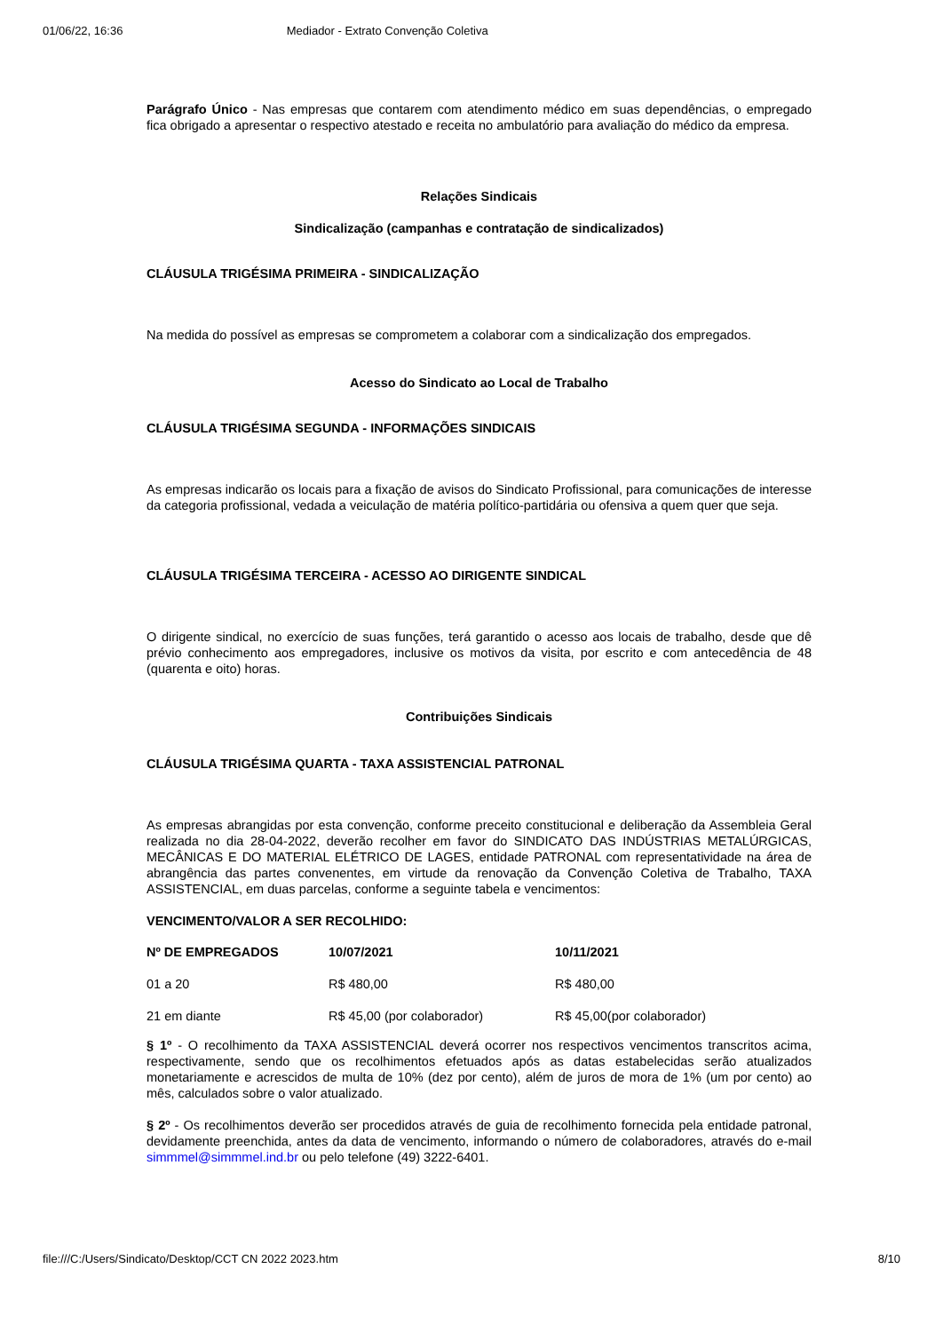01/06/22, 16:36 Mediador - Extrato Convenção Coletiva
Parágrafo Único - Nas empresas que contarem com atendimento médico em suas dependências, o empregado fica obrigado a apresentar o respectivo atestado e receita no ambulatório para avaliação do médico da empresa.
Relações Sindicais
Sindicalização (campanhas e contratação de sindicalizados)
CLÁUSULA TRIGÉSIMA PRIMEIRA - SINDICALIZAÇÃO
Na medida do possível as empresas se comprometem a colaborar com a sindicalização dos empregados.
Acesso do Sindicato ao Local de Trabalho
CLÁUSULA TRIGÉSIMA SEGUNDA - INFORMAÇÕES SINDICAIS
As empresas indicarão os locais para a fixação de avisos do Sindicato Profissional, para comunicações de interesse da categoria profissional, vedada a veiculação de matéria político-partidária ou ofensiva a quem quer que seja.
CLÁUSULA TRIGÉSIMA TERCEIRA - ACESSO AO DIRIGENTE SINDICAL
O dirigente sindical, no exercício de suas funções, terá garantido o acesso aos locais de trabalho, desde que dê prévio conhecimento aos empregadores, inclusive os motivos da visita, por escrito e com antecedência de 48 (quarenta e oito) horas.
Contribuições Sindicais
CLÁUSULA TRIGÉSIMA QUARTA - TAXA ASSISTENCIAL PATRONAL
As empresas abrangidas por esta convenção, conforme preceito constitucional e deliberação da Assembleia Geral realizada no dia 28-04-2022, deverão recolher em favor do SINDICATO DAS INDÚSTRIAS METALÚRGICAS, MECÂNICAS E DO MATERIAL ELÉTRICO DE LAGES, entidade PATRONAL com representatividade na área de abrangência das partes convenentes, em virtude da renovação da Convenção Coletiva de Trabalho, TAXA ASSISTENCIAL, em duas parcelas, conforme a seguinte tabela e vencimentos:
VENCIMENTO/VALOR A SER RECOLHIDO:
| Nº DE EMPREGADOS | 10/07/2021 | 10/11/2021 |
| --- | --- | --- |
| 01 a 20 | R$ 480,00 | R$ 480,00 |
| 21 em diante | R$ 45,00 (por colaborador) | R$ 45,00(por colaborador) |
§ 1º - O recolhimento da TAXA ASSISTENCIAL deverá ocorrer nos respectivos vencimentos transcritos acima, respectivamente, sendo que os recolhimentos efetuados após as datas estabelecidas serão atualizados monetariamente e acrescidos de multa de 10% (dez por cento), além de juros de mora de 1% (um por cento) ao mês, calculados sobre o valor atualizado.
§ 2º - Os recolhimentos deverão ser procedidos através de guia de recolhimento fornecida pela entidade patronal, devidamente preenchida, antes da data de vencimento, informando o número de colaboradores, através do e-mail simmmel@simmmel.ind.br ou pelo telefone (49) 3222-6401.
file:///C:/Users/Sindicato/Desktop/CCT CN 2022 2023.htm 8/10